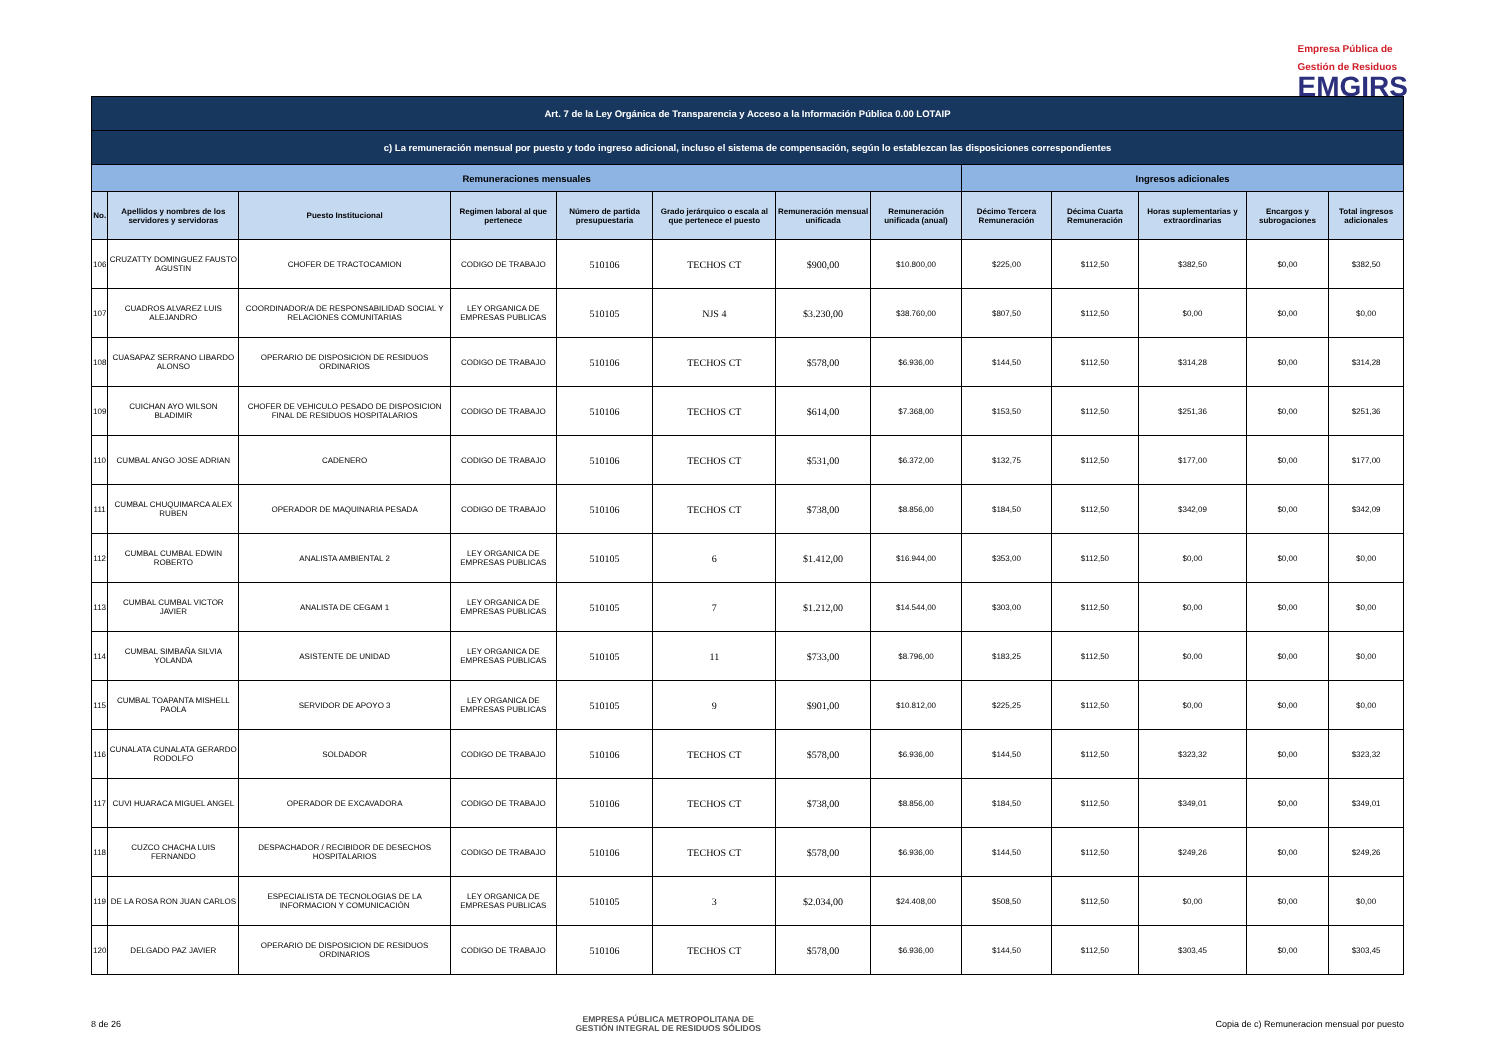Empresa Pública de
Gestión de Residuos
EMGIRS
| Art. 7 de la Ley Orgánica de Transparencia y Acceso a la Información Pública 0.00 LOTAIP | | | | | | | | | | | | |
| --- | --- | --- | --- | --- | --- | --- | --- | --- | --- | --- | --- | --- |
| c) La remuneración mensual por puesto y todo ingreso adicional, incluso el sistema de compensación, según lo establezcan las disposiciones correspondientes | | | | | | | | | | | | |
| Remuneraciones mensuales | | | | | | | | Ingresos adicionales | | | | |
| No. | Apellidos y nombres de los servidores y servidoras | Puesto Institucional | Regimen laboral al que pertenece | Número de partida presupuestaria | Grado jerárquico o escala al que pertenece el puesto | Remuneración mensual unificada | Remuneración unificada (anual) | Décimo Tercera Remuneración | Décima Cuarta Remuneración | Horas suplementarias y extraordinarias | Encargos y subrogaciones | Total ingresos adicionales |
| 106 | CRUZATTY DOMINGUEZ FAUSTO AGUSTIN | CHOFER DE TRACTOCAMION | CODIGO DE TRABAJO | 510106 | TECHOS CT | $900,00 | $10.800,00 | $225,00 | $112,50 | $382,50 | $0,00 | $382,50 |
| 107 | CUADROS ALVAREZ LUIS ALEJANDRO | COORDINADOR/A DE RESPONSABILIDAD SOCIAL Y RELACIONES COMUNITARIAS | LEY ORGANICA DE EMPRESAS PUBLICAS | 510105 | NJS 4 | $3.230,00 | $38.760,00 | $807,50 | $112,50 | $0,00 | $0,00 | $0,00 |
| 108 | CUASAPAZ SERRANO LIBARDO ALONSO | OPERARIO DE DISPOSICION DE RESIDUOS ORDINARIOS | CODIGO DE TRABAJO | 510106 | TECHOS CT | $578,00 | $6.936,00 | $144,50 | $112,50 | $314,28 | $0,00 | $314,28 |
| 109 | CUICHAN AYO WILSON BLADIMIR | CHOFER DE VEHICULO PESADO DE DISPOSICION FINAL DE RESIDUOS HOSPITALARIOS | CODIGO DE TRABAJO | 510106 | TECHOS CT | $614,00 | $7.368,00 | $153,50 | $112,50 | $251,36 | $0,00 | $251,36 |
| 110 | CUMBAL ANGO JOSE ADRIAN | CADENERO | CODIGO DE TRABAJO | 510106 | TECHOS CT | $531,00 | $6.372,00 | $132,75 | $112,50 | $177,00 | $0,00 | $177,00 |
| 111 | CUMBAL CHUQUIMARCA ALEX RUBEN | OPERADOR DE MAQUINARIA PESADA | CODIGO DE TRABAJO | 510106 | TECHOS CT | $738,00 | $8.856,00 | $184,50 | $112,50 | $342,09 | $0,00 | $342,09 |
| 112 | CUMBAL CUMBAL EDWIN ROBERTO | ANALISTA AMBIENTAL 2 | LEY ORGANICA DE EMPRESAS PUBLICAS | 510105 | 6 | $1.412,00 | $16.944,00 | $353,00 | $112,50 | $0,00 | $0,00 | $0,00 |
| 113 | CUMBAL CUMBAL VICTOR JAVIER | ANALISTA DE CEGAM 1 | LEY ORGANICA DE EMPRESAS PUBLICAS | 510105 | 7 | $1.212,00 | $14.544,00 | $303,00 | $112,50 | $0,00 | $0,00 | $0,00 |
| 114 | CUMBAL SIMBAÑA SILVIA YOLANDA | ASISTENTE DE UNIDAD | LEY ORGANICA DE EMPRESAS PUBLICAS | 510105 | 11 | $733,00 | $8.796,00 | $183,25 | $112,50 | $0,00 | $0,00 | $0,00 |
| 115 | CUMBAL TOAPANTA MISHELL PAOLA | SERVIDOR DE APOYO 3 | LEY ORGANICA DE EMPRESAS PUBLICAS | 510105 | 9 | $901,00 | $10.812,00 | $225,25 | $112,50 | $0,00 | $0,00 | $0,00 |
| 116 | CUNALATA CUNALATA GERARDO RODOLFO | SOLDADOR | CODIGO DE TRABAJO | 510106 | TECHOS CT | $578,00 | $6.936,00 | $144,50 | $112,50 | $323,32 | $0,00 | $323,32 |
| 117 | CUVI HUARACA MIGUEL ANGEL | OPERADOR DE EXCAVADORA | CODIGO DE TRABAJO | 510106 | TECHOS CT | $738,00 | $8.856,00 | $184,50 | $112,50 | $349,01 | $0,00 | $349,01 |
| 118 | CUZCO CHACHA LUIS FERNANDO | DESPACHADOR / RECIBIDOR DE DESECHOS HOSPITALARIOS | CODIGO DE TRABAJO | 510106 | TECHOS CT | $578,00 | $6.936,00 | $144,50 | $112,50 | $249,26 | $0,00 | $249,26 |
| 119 | DE LA ROSA RON JUAN CARLOS | ESPECIALISTA DE TECNOLOGIAS DE LA INFORMACION Y COMUNICACIÓN | LEY ORGANICA DE EMPRESAS PUBLICAS | 510105 | 3 | $2.034,00 | $24.408,00 | $508,50 | $112,50 | $0,00 | $0,00 | $0,00 |
| 120 | DELGADO PAZ JAVIER | OPERARIO DE DISPOSICION DE RESIDUOS ORDINARIOS | CODIGO DE TRABAJO | 510106 | TECHOS CT | $578,00 | $6.936,00 | $144,50 | $112,50 | $303,45 | $0,00 | $303,45 |
8 de 26 EMPRESA PÚBLICA METROPOLITANA DE
GESTIÓN INTEGRAL DE RESIDUOS SÓLIDOS Copia de c) Remuneracion mensual por puesto